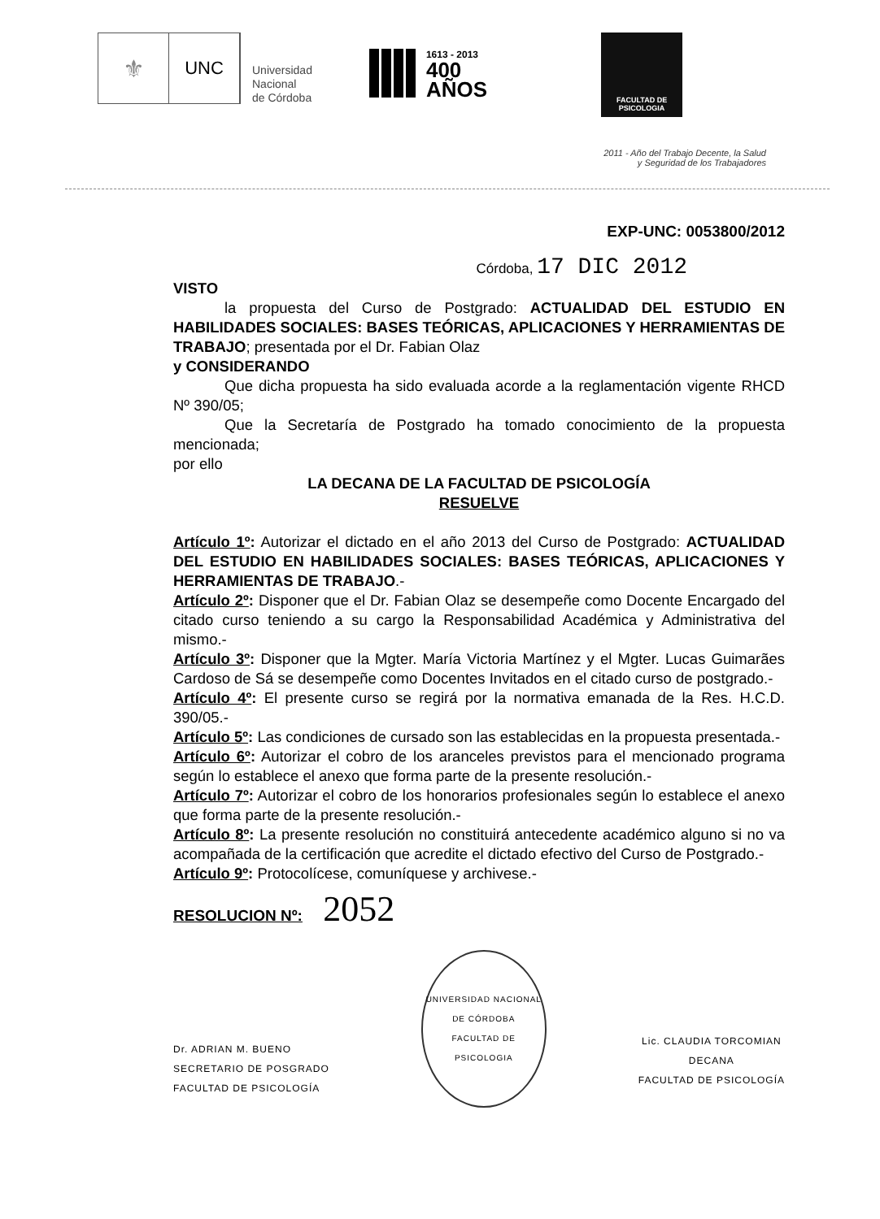⚜
UNC
Universidad
Nacional
de Córdoba
1613 - 2013
400
AÑOS
FACULTAD DE
PSICOLOGIA
2011 - Año del Trabajo Decente, la Salud
y Seguridad de los Trabajadores
EXP-UNC: 0053800/2012
Córdoba, 17 DIC 2012
VISTO
la propuesta del Curso de Postgrado: ACTUALIDAD DEL ESTUDIO EN HABILIDADES SOCIALES: BASES TEÓRICAS, APLICACIONES Y HERRAMIENTAS DE TRABAJO; presentada por el Dr. Fabian Olaz
y CONSIDERANDO
Que dicha propuesta ha sido evaluada acorde a la reglamentación vigente RHCD Nº 390/05;
Que la Secretaría de Postgrado ha tomado conocimiento de la propuesta mencionada;
por ello
LA DECANA DE LA FACULTAD DE PSICOLOGÍA
RESUELVE
Artículo 1º: Autorizar el dictado en el año 2013 del Curso de Postgrado: ACTUALIDAD DEL ESTUDIO EN HABILIDADES SOCIALES: BASES TEÓRICAS, APLICACIONES Y HERRAMIENTAS DE TRABAJO.-
Artículo 2º: Disponer que el Dr. Fabian Olaz se desempeñe como Docente Encargado del citado curso teniendo a su cargo la Responsabilidad Académica y Administrativa del mismo.-
Artículo 3º: Disponer que la Mgter. María Victoria Martínez y el Mgter. Lucas Guimarães Cardoso de Sá se desempeñe como Docentes Invitados en el citado curso de postgrado.-
Artículo 4º: El presente curso se regirá por la normativa emanada de la Res. H.C.D. 390/05.-
Artículo 5º: Las condiciones de cursado son las establecidas en la propuesta presentada.-
Artículo 6º: Autorizar el cobro de los aranceles previstos para el mencionado programa según lo establece el anexo que forma parte de la presente resolución.-
Artículo 7º: Autorizar el cobro de los honorarios profesionales según lo establece el anexo que forma parte de la presente resolución.-
Artículo 8º: La presente resolución no constituirá antecedente académico alguno si no va acompañada de la certificación que acredite el dictado efectivo del Curso de Postgrado.-
Artículo 9º: Protocolícese, comuníquese y archivese.-
RESOLUCION Nº: 2052
Dr. ADRIAN M. BUENO
SECRETARIO DE POSGRADO
FACULTAD DE PSICOLOGÍA
UNIVERSIDAD NACIONAL DE CÓRDOBA
FACULTAD DE PSICOLOGIA
Lic. CLAUDIA TORCOMIAN
DECANA
FACULTAD DE PSICOLOGÍA